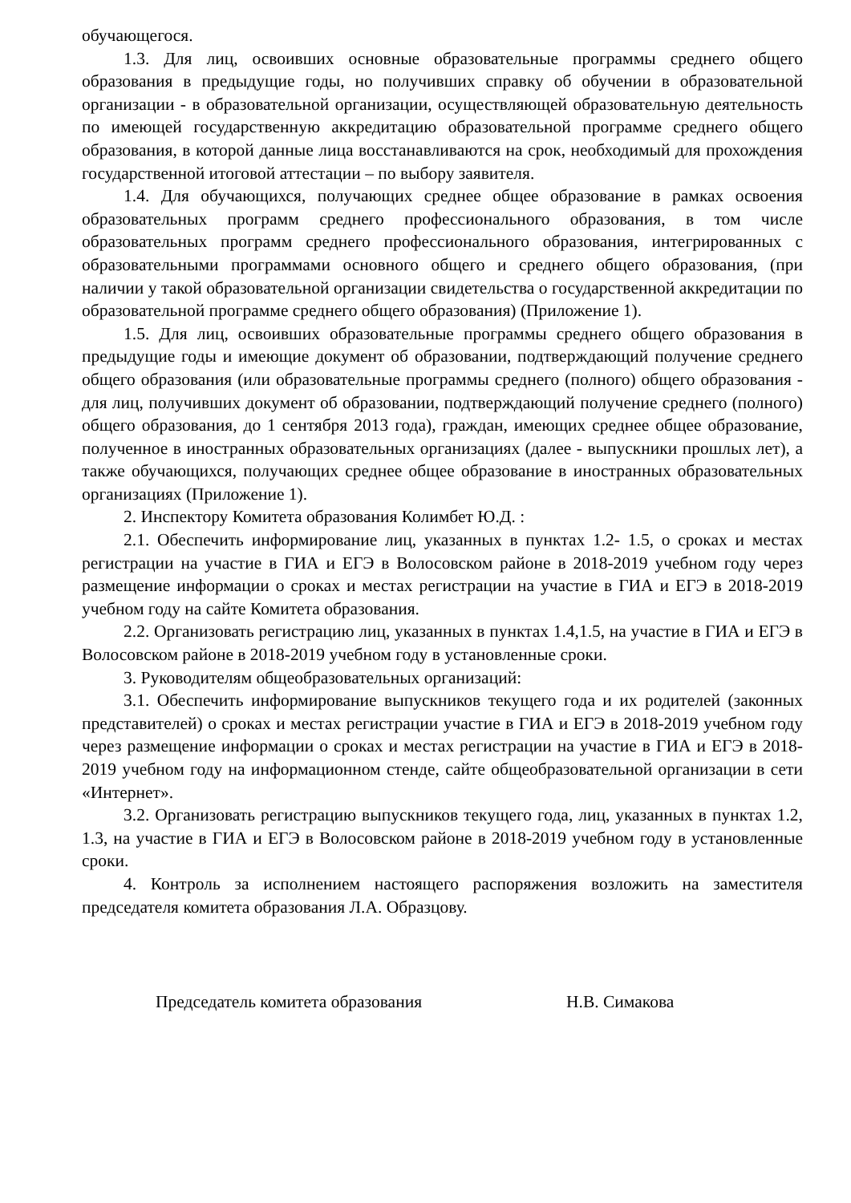обучающегося.
1.3. Для лиц, освоивших основные образовательные программы среднего общего образования в предыдущие годы, но получивших справку об обучении в образовательной организации - в образовательной организации, осуществляющей образовательную деятельность по имеющей государственную аккредитацию образовательной программе среднего общего образования, в которой данные лица восстанавливаются на срок, необходимый для прохождения государственной итоговой аттестации – по выбору заявителя.
1.4. Для обучающихся, получающих среднее общее образование в рамках освоения образовательных программ среднего профессионального образования, в том числе образовательных программ среднего профессионального образования, интегрированных с образовательными программами основного общего и среднего общего образования, (при наличии у такой образовательной организации свидетельства о государственной аккредитации по образовательной программе среднего общего образования) (Приложение 1).
1.5. Для лиц, освоивших образовательные программы среднего общего образования в предыдущие годы и имеющие документ об образовании, подтверждающий получение среднего общего образования (или образовательные программы среднего (полного) общего образования - для лиц, получивших документ об образовании, подтверждающий получение среднего (полного) общего образования, до 1 сентября 2013 года), граждан, имеющих среднее общее образование, полученное в иностранных образовательных организациях (далее - выпускники прошлых лет), а также обучающихся, получающих среднее общее образование в иностранных образовательных организациях (Приложение 1).
2. Инспектору Комитета образования Колимбет Ю.Д. :
2.1. Обеспечить информирование лиц, указанных в пунктах 1.2- 1.5, о сроках и местах регистрации на участие в ГИА и ЕГЭ в Волосовском районе в 2018-2019 учебном году через размещение информации о сроках и местах регистрации на участие в ГИА и ЕГЭ в 2018-2019 учебном году на сайте Комитета образования.
2.2. Организовать регистрацию лиц, указанных в пунктах 1.4,1.5, на участие в ГИА и ЕГЭ в Волосовском районе в 2018-2019 учебном году в установленные сроки.
3. Руководителям общеобразовательных организаций:
3.1. Обеспечить информирование выпускников текущего года и их родителей (законных представителей) о сроках и местах регистрации участие в ГИА и ЕГЭ в 2018-2019 учебном году через размещение информации о сроках и местах регистрации на участие в ГИА и ЕГЭ в 2018-2019 учебном году на информационном стенде, сайте общеобразовательной организации в сети «Интернет».
3.2. Организовать регистрацию выпускников текущего года, лиц, указанных в пунктах 1.2, 1.3, на участие в ГИА и ЕГЭ в Волосовском районе в 2018-2019 учебном году в установленные сроки.
4. Контроль за исполнением настоящего распоряжения возложить на заместителя председателя комитета образования Л.А. Образцову.
Председатель комитета образования Н.В. Симакова